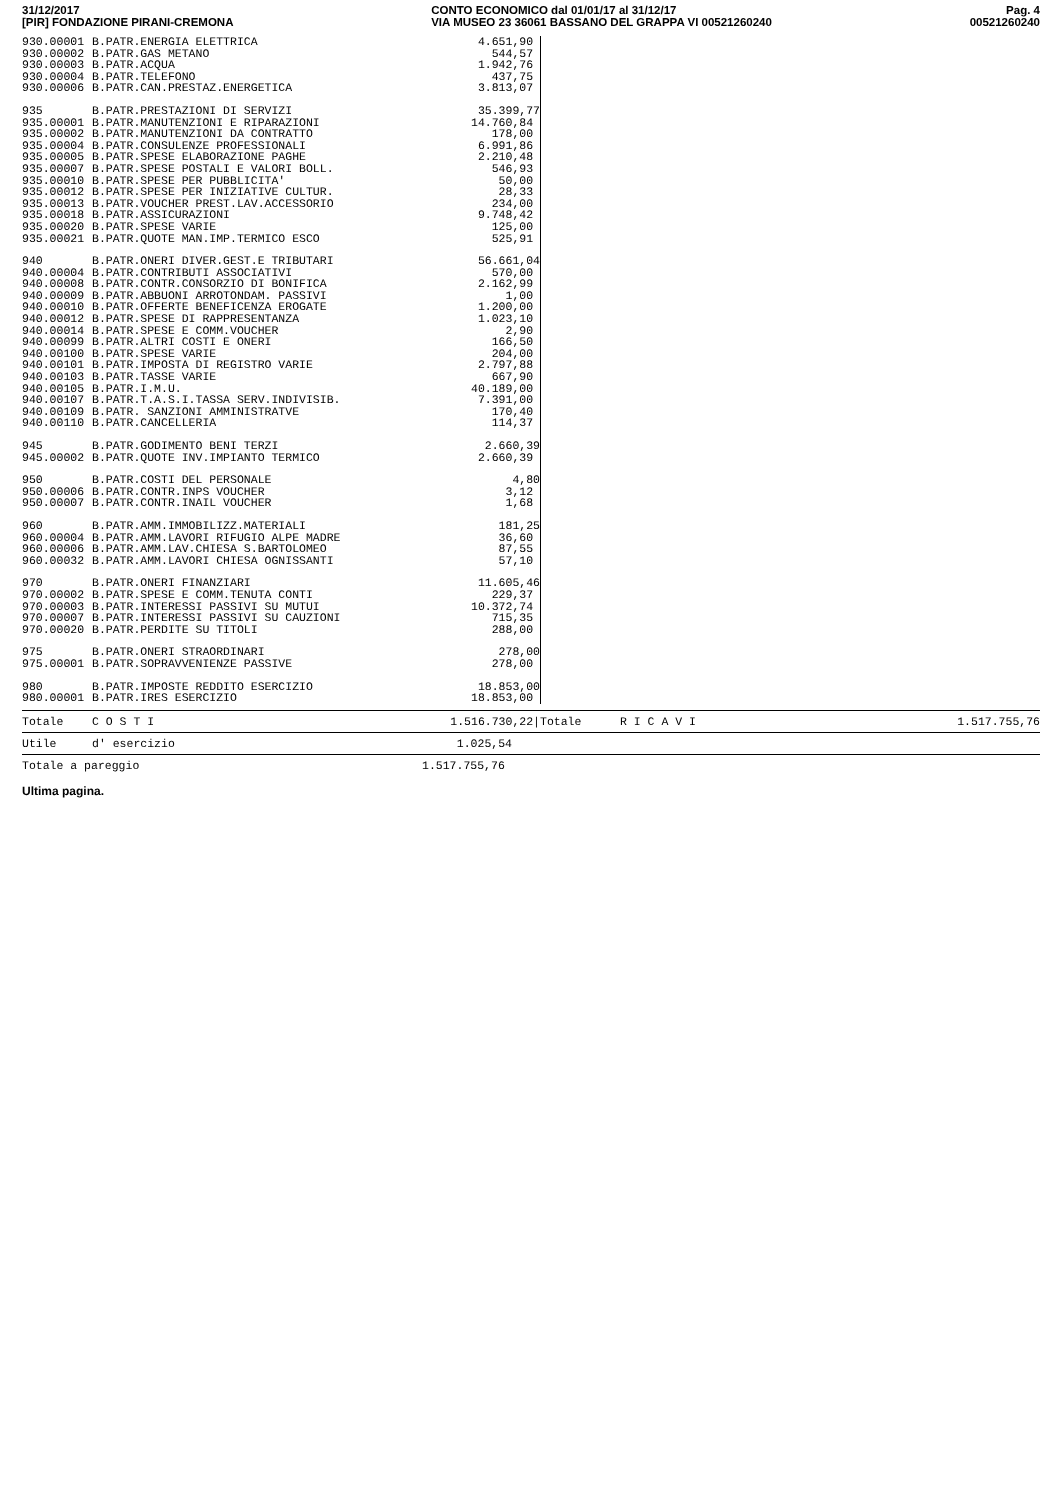31/12/2017
[PIR] FONDAZIONE PIRANI-CREMONA
CONTO ECONOMICO dal 01/01/17 al 31/12/17
VIA MUSEO 23 36061 BASSANO DEL GRAPPA VI 00521260240
Pag. 4
00521260240
| 930.00001 | B.PATR.ENERGIA ELETTRICA | 4.651,90 |
| 930.00002 | B.PATR.GAS METANO | 544,57 |
| 930.00003 | B.PATR.ACQUA | 1.942,76 |
| 930.00004 | B.PATR.TELEFONO | 437,75 |
| 930.00006 | B.PATR.CAN.PRESTAZ.ENERGETICA | 3.813,07 |
| 935 | B.PATR.PRESTAZIONI DI SERVIZI | 35.399,77 |
| 935.00001 | B.PATR.MANUTENZIONI E RIPARAZIONI | 14.760,84 |
| 935.00002 | B.PATR.MANUTENZIONI DA CONTRATTO | 178,00 |
| 935.00004 | B.PATR.CONSULENZE PROFESSIONALI | 6.991,86 |
| 935.00005 | B.PATR.SPESE ELABORAZIONE PAGHE | 2.210,48 |
| 935.00007 | B.PATR.SPESE POSTALI E VALORI BOLL. | 546,93 |
| 935.00010 | B.PATR.SPESE PER PUBBLICITA' | 50,00 |
| 935.00012 | B.PATR.SPESE PER INIZIATIVE CULTUR. | 28,33 |
| 935.00013 | B.PATR.VOUCHER PREST.LAV.ACCESSORIO | 234,00 |
| 935.00018 | B.PATR.ASSICURAZIONI | 9.748,42 |
| 935.00020 | B.PATR.SPESE VARIE | 125,00 |
| 935.00021 | B.PATR.QUOTE MAN.IMP.TERMICO ESCO | 525,91 |
| 940 | B.PATR.ONERI DIVER.GEST.E TRIBUTARI | 56.661,04 |
| 940.00004 | B.PATR.CONTRIBUTI ASSOCIATIVI | 570,00 |
| 940.00008 | B.PATR.CONTR.CONSORZIO DI BONIFICA | 2.162,99 |
| 940.00009 | B.PATR.ABBUONI ARROTONDAM. PASSIVI | 1,00 |
| 940.00010 | B.PATR.OFFERTE BENEFICENZA EROGATE | 1.200,00 |
| 940.00012 | B.PATR.SPESE DI RAPPRESENTANZA | 1.023,10 |
| 940.00014 | B.PATR.SPESE E COMM.VOUCHER | 2,90 |
| 940.00099 | B.PATR.ALTRI COSTI E ONERI | 166,50 |
| 940.00100 | B.PATR.SPESE VARIE | 204,00 |
| 940.00101 | B.PATR.IMPOSTA DI REGISTRO VARIE | 2.797,88 |
| 940.00103 | B.PATR.TASSE VARIE | 667,90 |
| 940.00105 | B.PATR.I.M.U. | 40.189,00 |
| 940.00107 | B.PATR.T.A.S.I.TASSA SERV.INDIVISIB. | 7.391,00 |
| 940.00109 | B.PATR. SANZIONI AMMINISTRATVE | 170,40 |
| 940.00110 | B.PATR.CANCELLERIA | 114,37 |
| 945 | B.PATR.GODIMENTO BENI TERZI | 2.660,39 |
| 945.00002 | B.PATR.QUOTE INV.IMPIANTO TERMICO | 2.660,39 |
| 950 | B.PATR.COSTI DEL PERSONALE | 4,80 |
| 950.00006 | B.PATR.CONTR.INPS VOUCHER | 3,12 |
| 950.00007 | B.PATR.CONTR.INAIL VOUCHER | 1,68 |
| 960 | B.PATR.AMM.IMMOBILIZZ.MATERIALI | 181,25 |
| 960.00004 | B.PATR.AMM.LAVORI RIFUGIO ALPE MADRE | 36,60 |
| 960.00006 | B.PATR.AMM.LAV.CHIESA S.BARTOLOMEO | 87,55 |
| 960.00032 | B.PATR.AMM.LAVORI CHIESA OGNISSANTI | 57,10 |
| 970 | B.PATR.ONERI FINANZIARI | 11.605,46 |
| 970.00002 | B.PATR.SPESE E COMM.TENUTA CONTI | 229,37 |
| 970.00003 | B.PATR.INTERESSI PASSIVI SU MUTUI | 10.372,74 |
| 970.00007 | B.PATR.INTERESSI PASSIVI SU CAUZIONI | 715,35 |
| 970.00020 | B.PATR.PERDITE SU TITOLI | 288,00 |
| 975 | B.PATR.ONERI STRAORDINARI | 278,00 |
| 975.00001 | B.PATR.SOPRAVVENIENZE PASSIVE | 278,00 |
| 980 | B.PATR.IMPOSTE REDDITO ESERCIZIO | 18.853,00 |
| 980.00001 | B.PATR.IRES ESERCIZIO | 18.853,00 |
Totale C O S T I 1.516.730,22| Totale R I C A V I 1.517.755,76
Utile d' esercizio 1.025,54
Totale a pareggio 1.517.755,76
Ultima pagina.